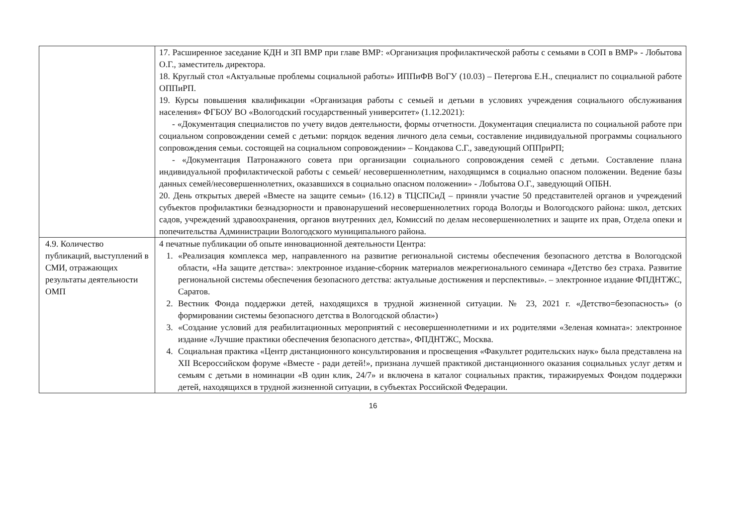| | 17. Расширенное заседание КДН и ЗП ВМР при главе ВМР: «Организация профилактической работы с семьями в СОП в ВМР» - Лобытова О.Г., заместитель директора. 18. Круглый стол «Актуальные проблемы социальной работы» ИППиФВ ВоГУ (10.03) – Петергова Е.Н., специалист по социальной работе ОППиРП. 19. Курсы повышения квалификации «Организация работы с семьей и детьми в условиях учреждения социального обслуживания населения» ФГБОУ ВО «Вологодский государственный университет» (1.12.2021): - «Документация специалистов по учету видов деятельности, формы отчетности. Документация специалиста по социальной работе при социальном сопровождении семей с детьми: порядок ведения личного дела семьи, составление индивидуальной программы социального сопровождения семьи. состоящей на социальном сопровождении» – Кондакова С.Г., заведующий ОППриРП; - «Документация Патронажного совета при организации социального сопровождения семей с детьми. Составление плана индивидуальной профилактической работы с семьей/ несовершеннолетним, находящимся в социально опасном положении. Ведение базы данных семей/несовершеннолетних, оказавшихся в социально опасном положении» - Лобытова О.Г., заведующий ОПБН. 20. День открытых дверей «Вместе на защите семьи» (16.12) в ТЦСПСиД – приняли участие 50 представителей органов и учреждений субъектов профилактики безнадзорности и правонарушений несовершеннолетних города Вологды и Вологодского района: школ, детских садов, учреждений здравоохранения, органов внутренних дел, Комиссий по делам несовершеннолетних и защите их прав, Отдела опеки и попечительства Администрации Вологодского муниципального района. |
| 4.9. Количество публикаций, выступлений в СМИ, отражающих результаты деятельности ОМП | 4 печатные публикации об опыте инновационной деятельности Центра: 1. «Реализация комплекса мер, направленного на развитие региональной системы обеспечения безопасного детства в Вологодской области, «На защите детства»: электронное издание-сборник материалов межрегионального семинара «Детство без страха. Развитие региональной системы обеспечения безопасного детства: актуальные достижения и перспективы». – электронное издание ФПДНТЖС, Саратов. 2. Вестник Фонда поддержки детей, находящихся в трудной жизненной ситуации. № 23, 2021 г. «Детство=безопасность» (о формировании системы безопасного детства в Вологодской области») 3. «Создание условий для реабилитационных мероприятий с несовершеннолетними и их родителями «Зеленая комната»: электронное издание «Лучшие практики обеспечения безопасного детства», ФПДНТЖС, Москва. 4. Социальная практика «Центр дистанционного консультирования и просвещения «Факультет родительских наук» была представлена на XII Всероссийском форуме «Вместе - ради детей!», признана лучшей практикой дистанционного оказания социальных услуг детям и семьям с детьми в номинации «В один клик, 24/7» и включена в каталог социальных практик, тиражируемых Фондом поддержки детей, находящихся в трудной жизненной ситуации, в субъектах Российской Федерации. |
16